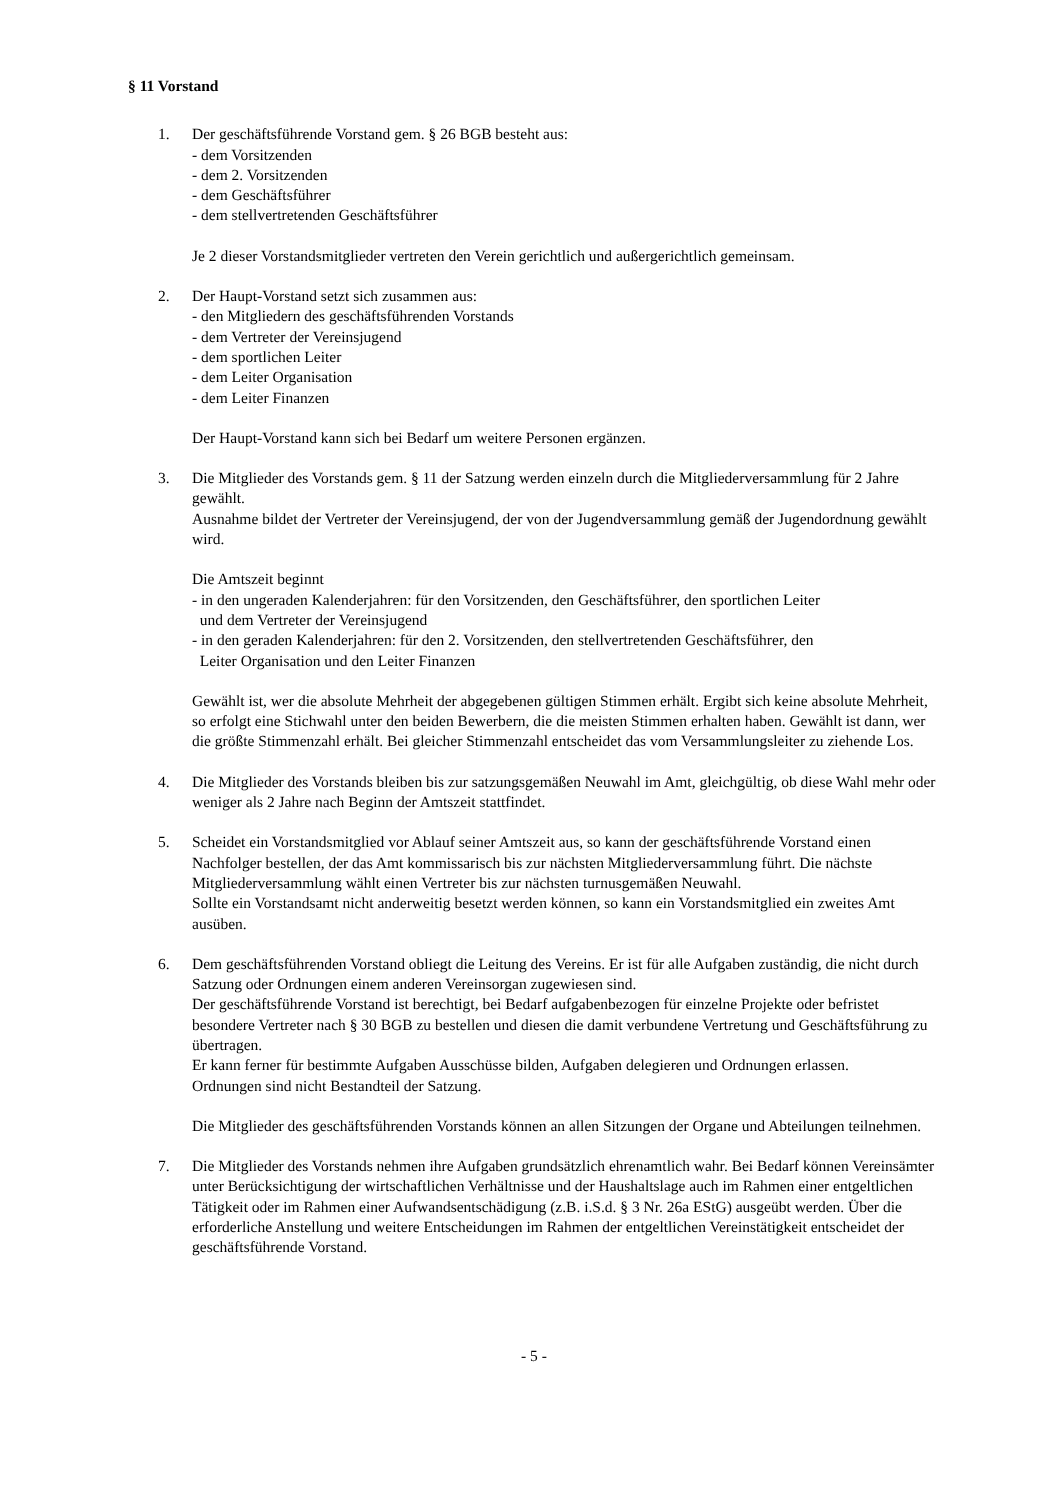§ 11 Vorstand
1. Der geschäftsführende Vorstand gem. § 26 BGB besteht aus:
- dem Vorsitzenden
- dem 2. Vorsitzenden
- dem Geschäftsführer
- dem stellvertretenden Geschäftsführer
Je 2 dieser Vorstandsmitglieder vertreten den Verein gerichtlich und außergerichtlich gemeinsam.
2. Der Haupt-Vorstand setzt sich zusammen aus:
- den Mitgliedern des geschäftsführenden Vorstands
- dem Vertreter der Vereinsjugend
- dem sportlichen Leiter
- dem Leiter Organisation
- dem Leiter Finanzen
Der Haupt-Vorstand kann sich bei Bedarf um weitere Personen ergänzen.
3. Die Mitglieder des Vorstands gem. § 11 der Satzung werden einzeln durch die Mitgliederversammlung für 2 Jahre gewählt.
Ausnahme bildet der Vertreter der Vereinsjugend, der von der Jugendversammlung gemäß der Jugendordnung gewählt wird.
Die Amtszeit beginnt
- in den ungeraden Kalenderjahren: für den Vorsitzenden, den Geschäftsführer, den sportlichen Leiter
und dem Vertreter der Vereinsjugend
- in den geraden Kalenderjahren: für den 2. Vorsitzenden, den stellvertretenden Geschäftsführer, den
Leiter Organisation und den Leiter Finanzen
Gewählt ist, wer die absolute Mehrheit der abgegebenen gültigen Stimmen erhält. Ergibt sich keine absolute Mehrheit, so erfolgt eine Stichwahl unter den beiden Bewerbern, die die meisten Stimmen erhalten haben. Gewählt ist dann, wer die größte Stimmenzahl erhält. Bei gleicher Stimmenzahl entscheidet das vom Versammlungsleiter zu ziehende Los.
4. Die Mitglieder des Vorstands bleiben bis zur satzungsgemäßen Neuwahl im Amt, gleichgültig, ob diese Wahl mehr oder weniger als 2 Jahre nach Beginn der Amtszeit stattfindet.
5. Scheidet ein Vorstandsmitglied vor Ablauf seiner Amtszeit aus, so kann der geschäftsführende Vorstand einen Nachfolger bestellen, der das Amt kommissarisch bis zur nächsten Mitgliederversammlung führt. Die nächste Mitgliederversammlung wählt einen Vertreter bis zur nächsten turnusgemäßen Neuwahl.
Sollte ein Vorstandsamt nicht anderweitig besetzt werden können, so kann ein Vorstandsmitglied ein zweites Amt ausüben.
6. Dem geschäftsführenden Vorstand obliegt die Leitung des Vereins. Er ist für alle Aufgaben zuständig, die nicht durch Satzung oder Ordnungen einem anderen Vereinsorgan zugewiesen sind.
Der geschäftsführende Vorstand ist berechtigt, bei Bedarf aufgabenbezogen für einzelne Projekte oder befristet besondere Vertreter nach § 30 BGB zu bestellen und diesen die damit verbundene Vertretung und Geschäftsführung zu übertragen.
Er kann ferner für bestimmte Aufgaben Ausschüsse bilden, Aufgaben delegieren und Ordnungen erlassen.
Ordnungen sind nicht Bestandteil der Satzung.
Die Mitglieder des geschäftsführenden Vorstands können an allen Sitzungen der Organe und Abteilungen teilnehmen.
7. Die Mitglieder des Vorstands nehmen ihre Aufgaben grundsätzlich ehrenamtlich wahr. Bei Bedarf können Vereinsämter unter Berücksichtigung der wirtschaftlichen Verhältnisse und der Haushaltslage auch im Rahmen einer entgeltlichen Tätigkeit oder im Rahmen einer Aufwandsentschädigung (z.B. i.S.d. § 3 Nr. 26a EStG) ausgeübt werden. Über die erforderliche Anstellung und weitere Entscheidungen im Rahmen der entgeltlichen Vereinstätigkeit entscheidet der geschäftsführende Vorstand.
- 5 -